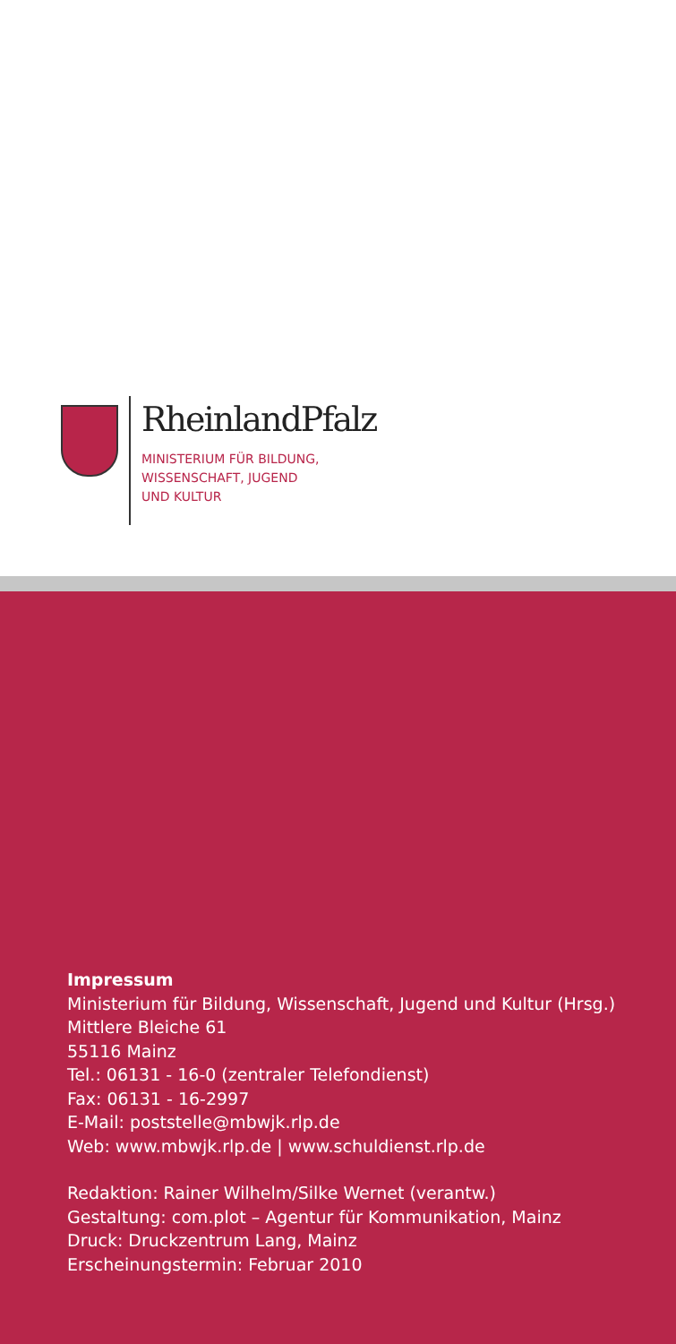RheinlandPfalz
MINISTERIUM FÜR BILDUNG,
WISSENSCHAFT, JUGEND
UND KULTUR
Impressum
Ministerium für Bildung, Wissenschaft, Jugend und Kultur (Hrsg.)
Mittlere Bleiche 61
55116 Mainz
Tel.: 06131 - 16-0 (zentraler Telefondienst)
Fax: 06131 - 16-2997
E-Mail: poststelle@mbwjk.rlp.de
Web: www.mbwjk.rlp.de | www.schuldienst.rlp.de
Redaktion: Rainer Wilhelm/Silke Wernet (verantw.)
Gestaltung: com.plot – Agentur für Kommunikation, Mainz
Druck: Druckzentrum Lang, Mainz
Erscheinungstermin: Februar 2010